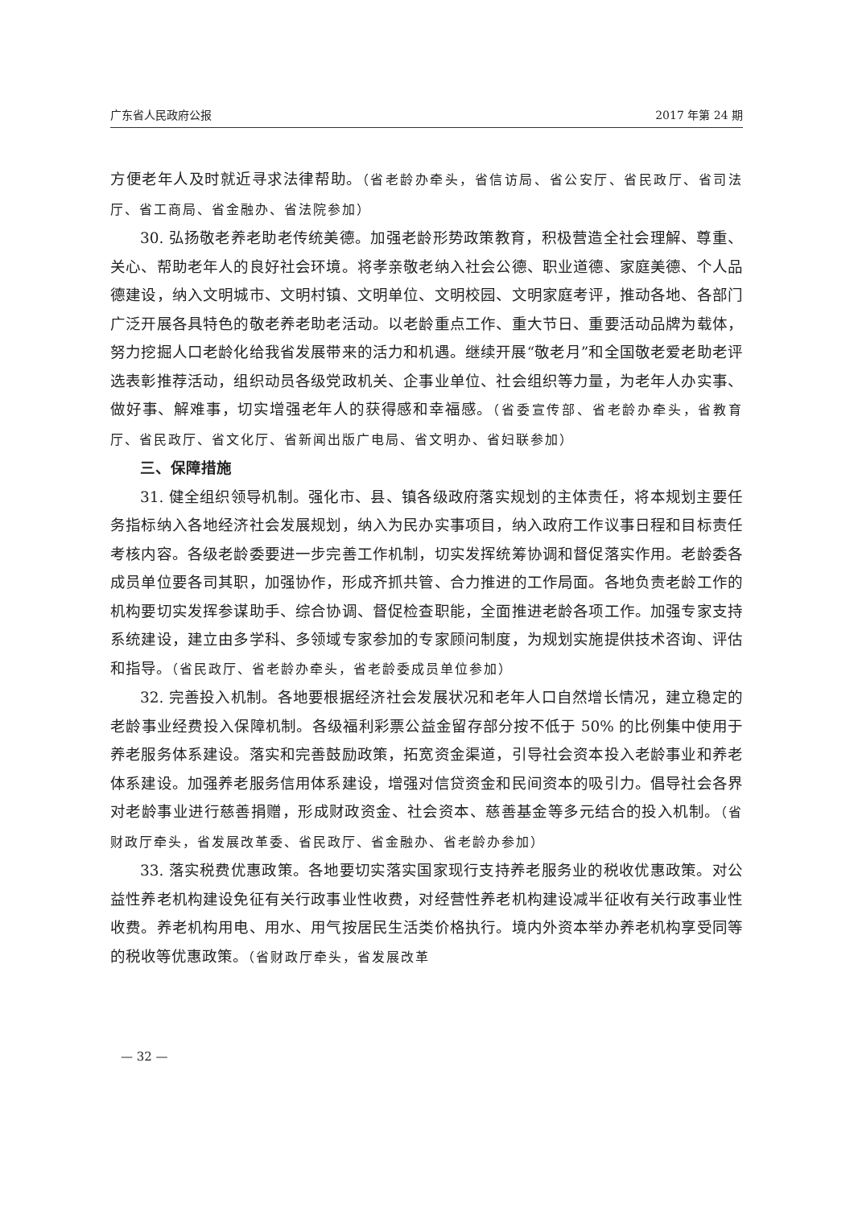广东省人民政府公报 2017 年第 24 期
方便老年人及时就近寻求法律帮助。（省老龄办牵头，省信访局、省公安厅、省民政厅、省司法厅、省工商局、省金融办、省法院参加）
30. 弘扬敬老养老助老传统美德。加强老龄形势政策教育，积极营造全社会理解、尊重、关心、帮助老年人的良好社会环境。将孝亲敬老纳入社会公德、职业道德、家庭美德、个人品德建设，纳入文明城市、文明村镇、文明单位、文明校园、文明家庭考评，推动各地、各部门广泛开展各具特色的敬老养老助老活动。以老龄重点工作、重大节日、重要活动品牌为载体，努力挖掘人口老龄化给我省发展带来的活力和机遇。继续开展“敬老月”和全国敬老爱老助老评选表彰推荐活动，组织动员各级党政机关、企事业单位、社会组织等力量，为老年人办实事、做好事、解难事，切实增强老年人的获得感和幸福感。（省委宣传部、省老龄办牵头，省教育厅、省民政厅、省文化厅、省新闻出版广电局、省文明办、省妇联参加）
三、保障措施
31. 健全组织领导机制。强化市、县、镇各级政府落实规划的主体责任，将本规划主要任务指标纳入各地经济社会发展规划，纳入为民办实事项目，纳入政府工作议事日程和目标责任考核内容。各级老龄委要进一步完善工作机制，切实发挥统筹协调和督促落实作用。老龄委各成员单位要各司其职，加强协作，形成齐抓共管、合力推进的工作局面。各地负责老龄工作的机构要切实发挥参谋助手、综合协调、督促检查职能，全面推进老龄各项工作。加强专家支持系统建设，建立由多学科、多领域专家参加的专家顾问制度，为规划实施提供技术咨询、评估和指导。（省民政厅、省老龄办牵头，省老龄委成员单位参加）
32. 完善投入机制。各地要根据经济社会发展状况和老年人口自然增长情况，建立稳定的老龄事业经费投入保障机制。各级福利彩票公益金留存部分按不低于 50% 的比例集中使用于养老服务体系建设。落实和完善鼓励政策，拓宽资金渠道，引导社会资本投入老龄事业和养老体系建设。加强养老服务信用体系建设，增强对信贷资金和民间资本的吸引力。倡导社会各界对老龄事业进行慈善捐赠，形成财政资金、社会资本、慈善基金等多元结合的投入机制。（省财政厅牵头，省发展改革委、省民政厅、省金融办、省老龄办参加）
33. 落实税费优惠政策。各地要切实落实国家现行支持养老服务业的税收优惠政策。对公益性养老机构建设免征有关行政事业性收费，对经营性养老机构建设减半征收有关行政事业性收费。养老机构用电、用水、用气按居民生活类价格执行。境内外资本举办养老机构享受同等的税收等优惠政策。（省财政厅牵头，省发展改革
— 32 —